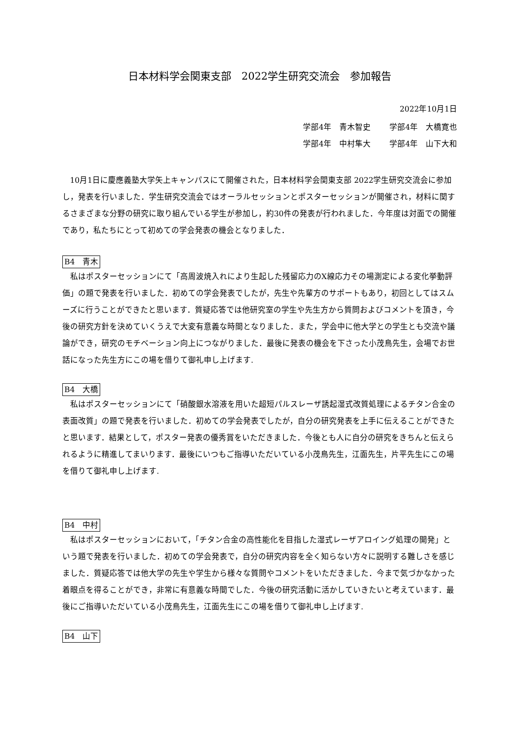日本材料学会関東支部　2022学生研究交流会　参加報告
2022年10月1日
学部4年　青木智史 学部4年　大橋寛也
学部4年　中村隼大 学部4年　山下大和
10月1日に慶應義塾大学矢上キャンパスにて開催された，日本材料学会関東支部 2022学生研究交流会に参加し，発表を行いました．学生研究交流会ではオーラルセッションとポスターセッションが開催され，材料に関するさまざまな分野の研究に取り組んでいる学生が参加し，約30件の発表が行われました．今年度は対面での開催であり，私たちにとって初めての学会発表の機会となりました．
B4　青木
私はポスターセッションにて「高周波焼入れにより生起した残留応力のX線応力その場測定による変化挙動評価」の題で発表を行いました．初めての学会発表でしたが，先生や先輩方のサポートもあり，初回としてはスムーズに行うことができたと思います．質疑応答では他研究室の学生や先生方から質問およびコメントを頂き，今後の研究方針を決めていくうえで大変有意義な時間となりました．また，学会中に他大学との学生とも交流や議論ができ，研究のモチベーション向上につながりました．最後に発表の機会を下さった小茂鳥先生，会場でお世話になった先生方にこの場を借りて御礼申し上げます.
B4　大橋
私はポスターセッションにて「硝酸銀水溶液を用いた超短パルスレーザ誘起湿式改質処理によるチタン合金の表面改質」の題で発表を行いました．初めての学会発表でしたが，自分の研究発表を上手に伝えることができたと思います．結果として，ポスター発表の優秀賞をいただきました．今後とも人に自分の研究をきちんと伝えられるように精進してまいります．最後にいつもご指導いただいている小茂鳥先生，江面先生，片平先生にこの場を借りて御礼申し上げます.
B4　中村
私はポスターセッションにおいて，「チタン合金の高性能化を目指した湿式レーザアロイング処理の開発」という題で発表を行いました．初めての学会発表で，自分の研究内容を全く知らない方々に説明する難しさを感じました．質疑応答では他大学の先生や学生から様々な質問やコメントをいただきました．今まで気づかなかった着眼点を得ることができ，非常に有意義な時間でした．今後の研究活動に活かしていきたいと考えています．最後にご指導いただいている小茂鳥先生，江面先生にこの場を借りて御礼申し上げます.
B4　山下